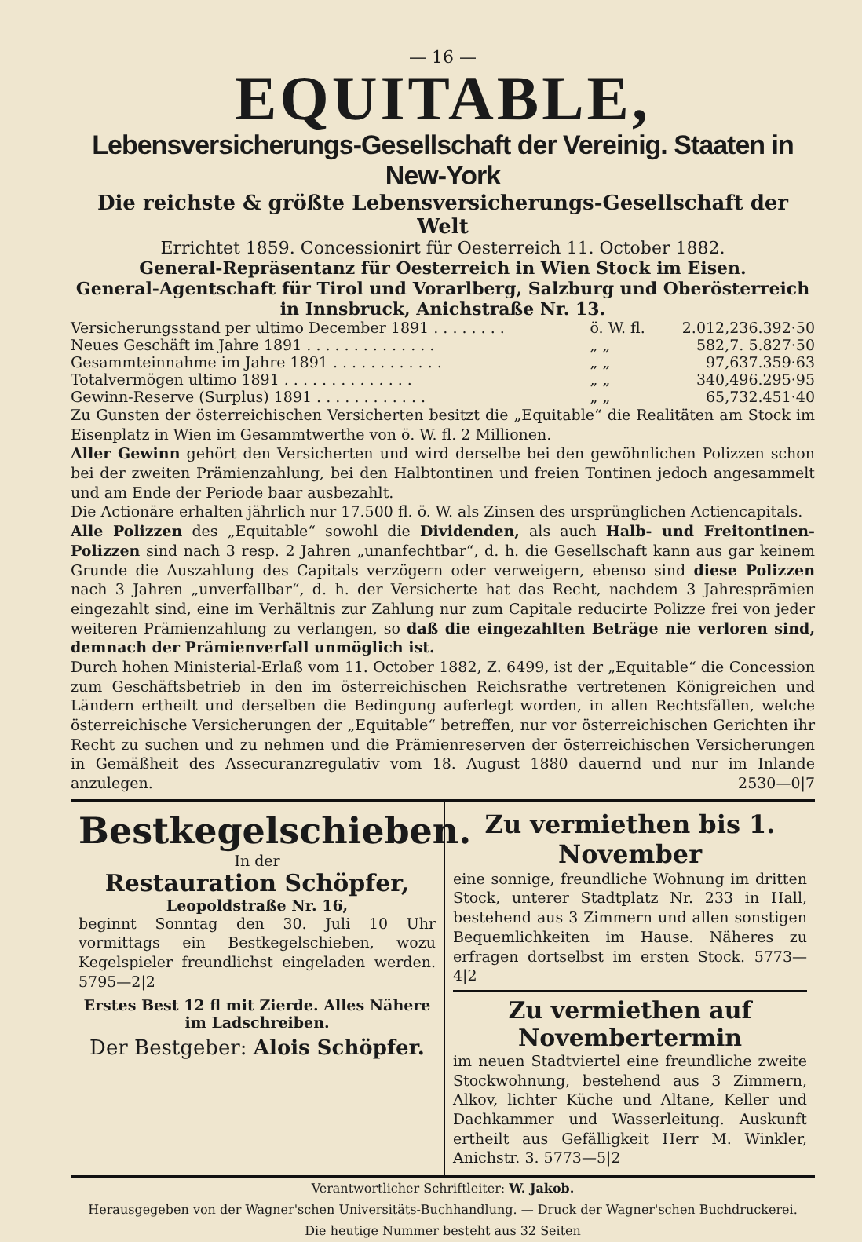— 16 —
EQUITABLE,
Lebensversicherungs-Gesellschaft der Vereinig. Staaten in New-York
Die reichste & größte Lebensversicherungs-Gesellschaft der Welt
Errichtet 1859. Concessionirt für Oesterreich 11. October 1882.
General-Repräsentanz für Oesterreich in Wien Stock im Eisen.
General-Agentschaft für Tirol und Vorarlberg, Salzburg und Oberösterreich in Innsbruck, Anichstraße Nr. 13.
| Versicherungsstand per ultimo December 1891 . . . . . . . . | ö. W. fl. | 2.012,236.392·50 |
| Neues Geschäft im Jahre 1891 . . . . . . . . . . . . . . | „ „ | 582,7. 5.827·50 |
| Gesammteinnahme im Jahre 1891 . . . . . . . . . . . . | „ „ | 97,637.359·63 |
| Totalvermögen ultimo 1891 . . . . . . . . . . . . . . | „ „ | 340,496.295·95 |
| Gewinn-Reserve (Surplus) 1891 . . . . . . . . . . . . | „ „ | 65,732.451·40 |
Zu Gunsten der österreichischen Versicherten besitzt die „Equitable“ die Realitäten am Stock im Eisenplatz in Wien im Gesammtwerthe von ö. W. fl. 2 Millionen.
Aller Gewinn gehört den Versicherten und wird derselbe bei den gewöhnlichen Polizzen schon bei der zweiten Prämienzahlung, bei den Halbtontinen und freien Tontinen jedoch angesammelt und am Ende der Periode baar ausbezahlt.
Die Actionäre erhalten jährlich nur 17.500 fl. ö. W. als Zinsen des ursprünglichen Actiencapitals.
Alle Polizzen des „Equitable“ sowohl die Dividenden, als auch Halb- und Freitontinen-Polizzen sind nach 3 resp. 2 Jahren „unanfechtbar“, d. h. die Gesellschaft kann aus gar keinem Grunde die Auszahlung des Capitals verzögern oder verweigern, ebenso sind diese Polizzen nach 3 Jahren „unverfallbar“, d. h. der Versicherte hat das Recht, nachdem 3 Jahresprämien eingezahlt sind, eine im Verhältnis zur Zahlung nur zum Capitale reducirte Polizze frei von jeder weiteren Prämienzahlung zu verlangen, so daß die eingezahlten Beträge nie verloren sind, demnach der Prämienverfall unmöglich ist.
Durch hohen Ministerial-Erlaß vom 11. October 1882, Z. 6499, ist der „Equitable“ die Concession zum Geschäftsbetrieb in den im österreichischen Reichsrathe vertretenen Königreichen und Ländern ertheilt und derselben die Bedingung auferlegt worden, in allen Rechtsfällen, welche österreichische Versicherungen der „Equitable“ betreffen, nur vor österreichischen Gerichten ihr Recht zu suchen und zu nehmen und die Prämienreserven der österreichischen Versicherungen in Gemäßheit des Assecuranzregulativ vom 18. August 1880 dauernd und nur im Inlande anzulegen. 2530—0|7
Bestkegelschieben.
In der
Restauration Schöpfer,
Leopoldstraße Nr. 16,
beginnt Sonntag den 30. Juli 10 Uhr vormittags ein Bestkegelschieben, wozu Kegelspieler freundlichst eingeladen werden. 5795—2|2
Erstes Best 12 fl mit Zierde. Alles Nähere im Ladschreiben.
Der Bestgeber: Alois Schöpfer.
Zu vermiethen bis 1. November
eine sonnige, freundliche Wohnung im dritten Stock, unterer Stadtplatz Nr. 233 in Hall, bestehend aus 3 Zimmern und allen sonstigen Bequemlichkeiten im Hause. Näheres zu erfragen dortselbst im ersten Stock. 5773—4|2
Zu vermiethen auf Novembertermin
im neuen Stadtviertel eine freundliche zweite Stockwohnung, bestehend aus 3 Zimmern, Alkov, lichter Küche und Altane, Keller und Dachkammer und Wasserleitung. Auskunft ertheilt aus Gefälligkeit Herr M. Winkler, Anichstr. 3. 5773—5|2
Verantwortlicher Schriftleiter: W. Jakob.
Herausgegeben von der Wagner'schen Universitäts-Buchhandlung. — Druck der Wagner'schen Buchdruckerei.
Die heutige Nummer besteht aus 32 Seiten